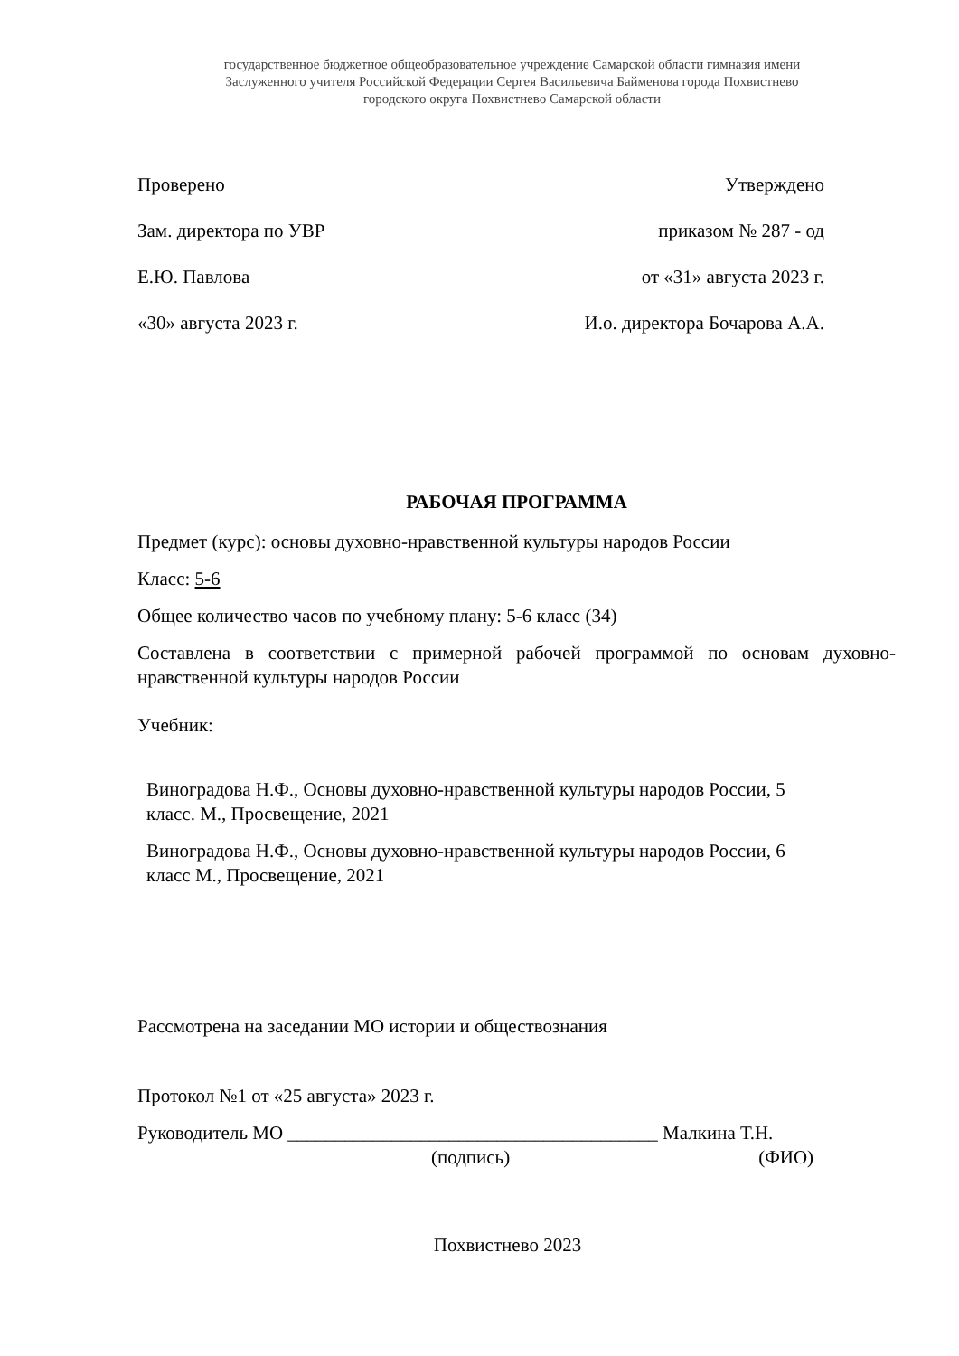государственное бюджетное общеобразовательное учреждение Самарской области гимназия имени
Заслуженного учителя Российской Федерации Сергея Васильевича Байменова города Похвистнево
городского округа Похвистнево Самарской области
Проверено Утверждено
Зам. директора по УВР приказом № 287 - од
Е.Ю. Павлова от «31» августа 2023 г.
«30» августа 2023 г. И.о. директора Бочарова А.А.
РАБОЧАЯ ПРОГРАММА
Предмет (курс): основы духовно-нравственной культуры народов России
Класс: 5-6
Общее количество часов по учебному плану: 5-6 класс (34)
Составлена в соответствии с примерной рабочей программой по основам духовно-нравственной культуры народов России
Учебник:
Виноградова Н.Ф., Основы духовно-нравственной культуры народов России, 5 класс. М., Просвещение, 2021
Виноградова Н.Ф., Основы духовно-нравственной культуры народов России, 6 класс М., Просвещение, 2021
Рассмотрена на заседании МО истории и обществознания
Протокол №1 от «25 августа» 2023 г.
Руководитель МО _______________________________________ Малкина Т.Н.
(подпись) (ФИО)
Похвистнево 2023